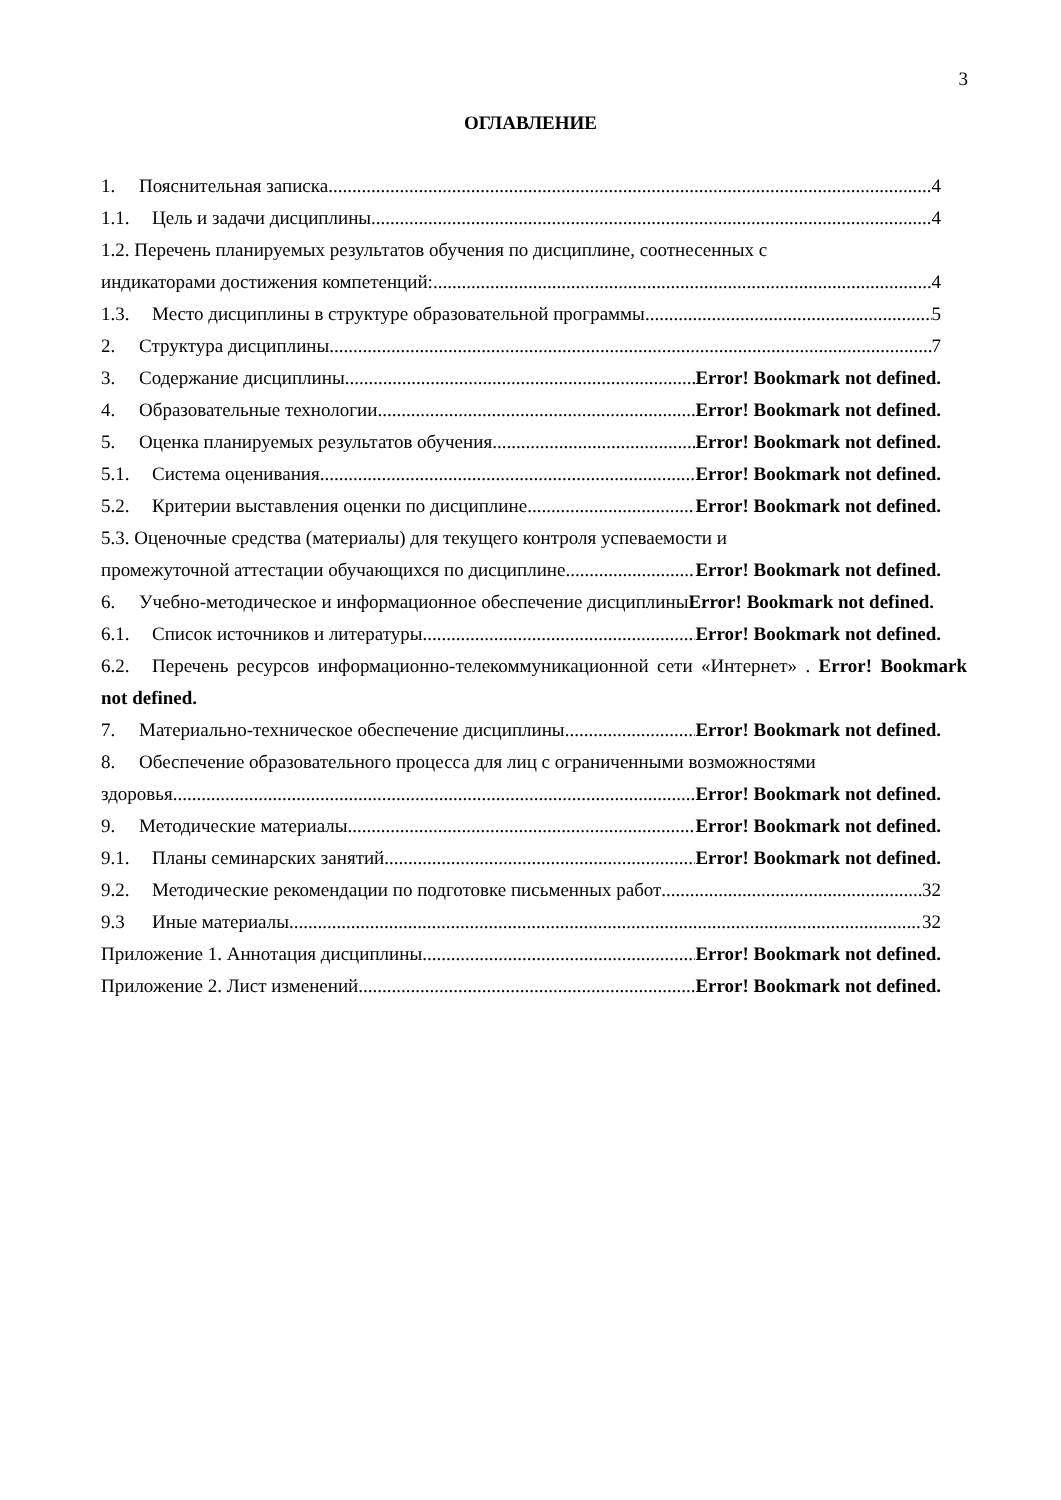3
ОГЛАВЛЕНИЕ
1. Пояснительная записка 4
1.1. Цель и задачи дисциплины 4
1.2. Перечень планируемых результатов обучения по дисциплине, соотнесенных с
индикаторами достижения компетенций: 4
1.3. Место дисциплины в структуре образовательной программы 5
2. Структура дисциплины 7
3. Содержание дисциплины Error! Bookmark not defined.
4. Образовательные технологии Error! Bookmark not defined.
5. Оценка планируемых результатов обучения Error! Bookmark not defined.
5.1. Система оценивания Error! Bookmark not defined.
5.2. Критерии выставления оценки по дисциплине Error! Bookmark not defined.
5.3. Оценочные средства (материалы) для текущего контроля успеваемости и
промежуточной аттестации обучающихся по дисциплине Error! Bookmark not defined.
6. Учебно-методическое и информационное обеспечение дисциплиныError! Bookmark not defined.
6.1. Список источников и литературы Error! Bookmark not defined.
6.2. Перечень ресурсов информационно-телекоммуникационной сети «Интернет» . Error! Bookmark not defined.
7. Материально-техническое обеспечение дисциплины Error! Bookmark not defined.
8. Обеспечение образовательного процесса для лиц с ограниченными возможностями
здоровья Error! Bookmark not defined.
9. Методические материалы Error! Bookmark not defined.
9.1. Планы семинарских занятий Error! Bookmark not defined.
9.2. Методические рекомендации по подготовке письменных работ 32
9.3 Иные материалы 32
Приложение 1. Аннотация дисциплины Error! Bookmark not defined.
Приложение 2. Лист изменений Error! Bookmark not defined.